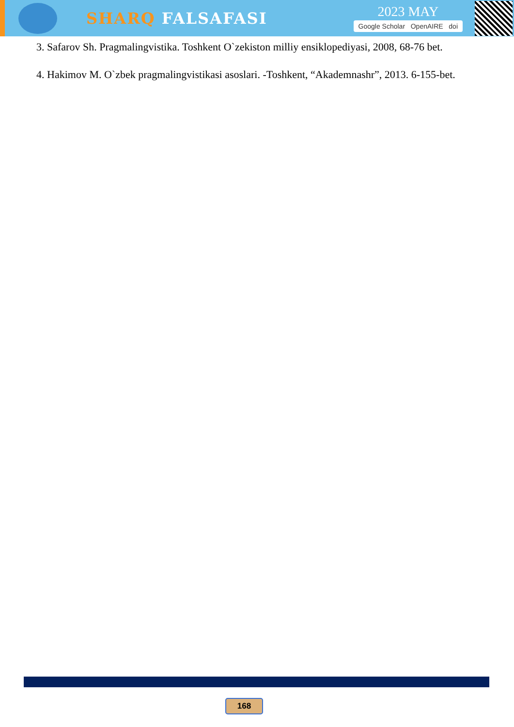SHARQ FALSAFASI
2023 MAY
Google Scholar OpenAIRE doi
3. Safarov Sh. Pragmalingvistika. Toshkent O`zekiston milliy ensiklopediyasi, 2008, 68-76 bet.
4. Hakimov M. O`zbek pragmalingvistikasi asoslari. -Toshkent, “Akademnashr”, 2013. 6-155-bet.
168